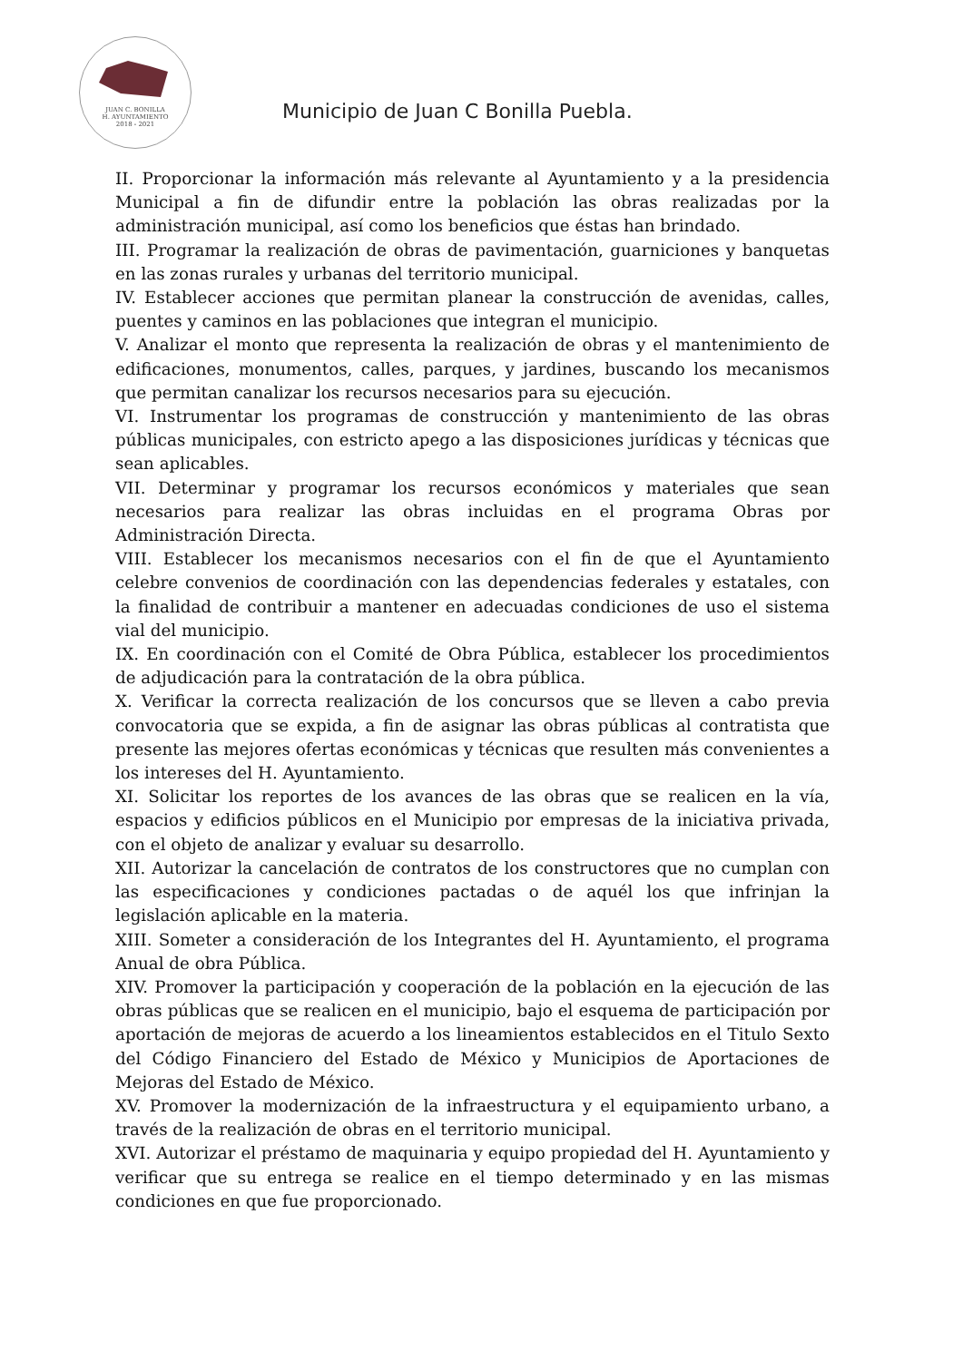JUAN C. BONILLA
H. AYUNTAMIENTO
2018 - 2021
Municipio de Juan C Bonilla Puebla.
II. Proporcionar la información más relevante al Ayuntamiento y a la presidencia Municipal a fin de difundir entre la población las obras realizadas por la administración municipal, así como los beneficios que éstas han brindado.
III. Programar la realización de obras de pavimentación, guarniciones y banquetas en las zonas rurales y urbanas del territorio municipal.
IV. Establecer acciones que permitan planear la construcción de avenidas, calles, puentes y caminos en las poblaciones que integran el municipio.
V. Analizar el monto que representa la realización de obras y el mantenimiento de edificaciones, monumentos, calles, parques, y jardines, buscando los mecanismos que permitan canalizar los recursos necesarios para su ejecución.
VI. Instrumentar los programas de construcción y mantenimiento de las obras públicas municipales, con estricto apego a las disposiciones jurídicas y técnicas que sean aplicables.
VII. Determinar y programar los recursos económicos y materiales que sean necesarios para realizar las obras incluidas en el programa Obras por Administración Directa.
VIII. Establecer los mecanismos necesarios con el fin de que el Ayuntamiento celebre convenios de coordinación con las dependencias federales y estatales, con la finalidad de contribuir a mantener en adecuadas condiciones de uso el sistema vial del municipio.
IX. En coordinación con el Comité de Obra Pública, establecer los procedimientos de adjudicación para la contratación de la obra pública.
X. Verificar la correcta realización de los concursos que se lleven a cabo previa convocatoria que se expida, a fin de asignar las obras públicas al contratista que presente las mejores ofertas económicas y técnicas que resulten más convenientes a los intereses del H. Ayuntamiento.
XI. Solicitar los reportes de los avances de las obras que se realicen en la vía, espacios y edificios públicos en el Municipio por empresas de la iniciativa privada, con el objeto de analizar y evaluar su desarrollo.
XII. Autorizar la cancelación de contratos de los constructores que no cumplan con las especificaciones y condiciones pactadas o de aquél los que infrinjan la legislación aplicable en la materia.
XIII. Someter a consideración de los Integrantes del H. Ayuntamiento, el programa Anual de obra Pública.
XIV. Promover la participación y cooperación de la población en la ejecución de las obras públicas que se realicen en el municipio, bajo el esquema de participación por aportación de mejoras de acuerdo a los lineamientos establecidos en el Titulo Sexto del Código Financiero del Estado de México y Municipios de Aportaciones de Mejoras del Estado de México.
XV. Promover la modernización de la infraestructura y el equipamiento urbano, a través de la realización de obras en el territorio municipal.
XVI. Autorizar el préstamo de maquinaria y equipo propiedad del H. Ayuntamiento y verificar que su entrega se realice en el tiempo determinado y en las mismas condiciones en que fue proporcionado.